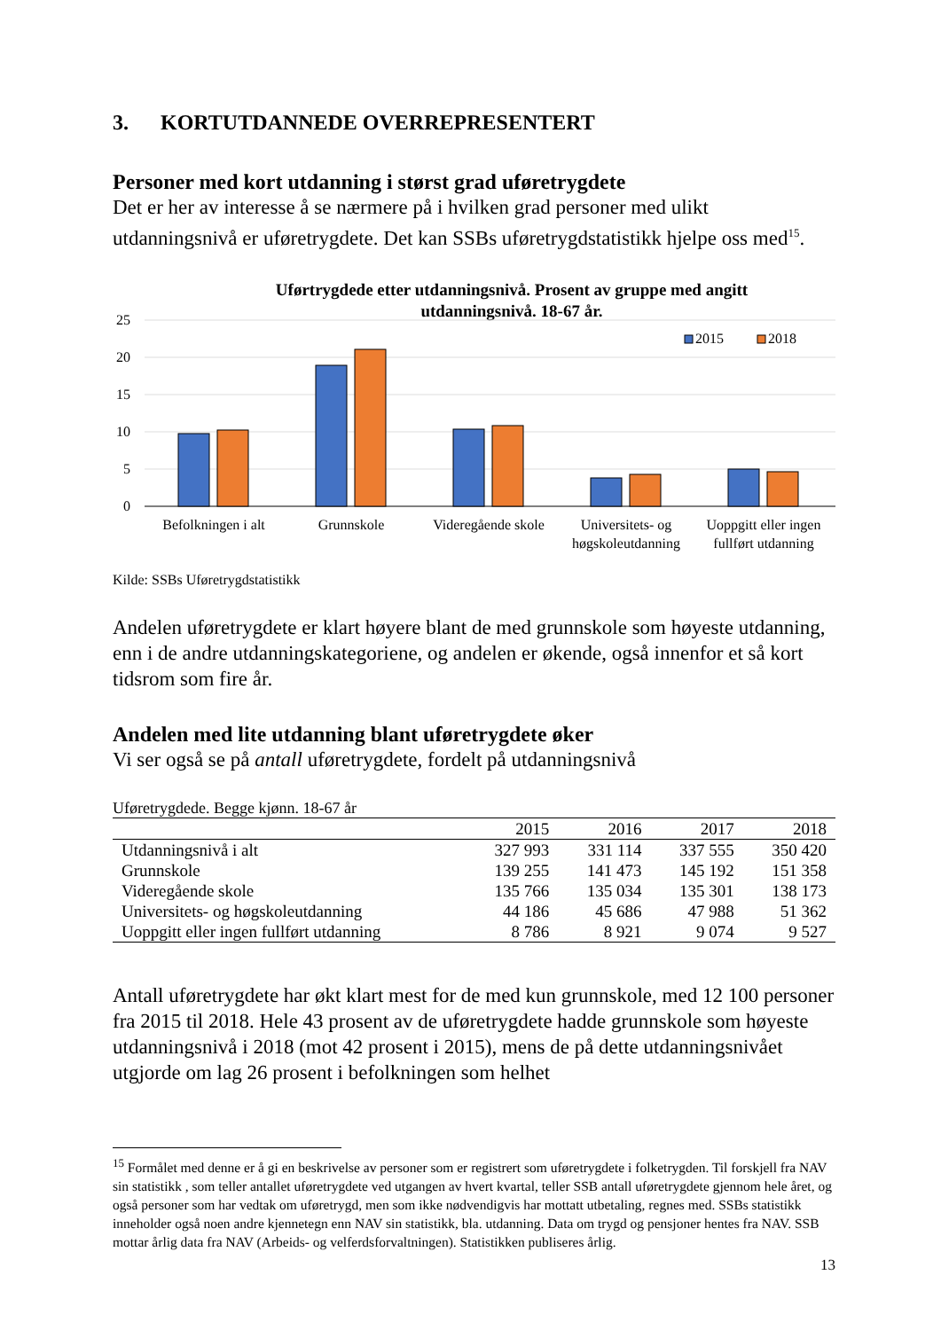3. KORTUTDANNEDE OVERREPRESENTERT
Personer med kort utdanning i størst grad uføretrygdete
Det er her av interesse å se nærmere på i hvilken grad personer med ulikt utdanningsnivå er uføretrygdete. Det kan SSBs uføretrygdstatistikk hjelpe oss med<sup>15</sup>.
Uførtrygdede etter utdanningsnivå. Prosent av gruppe med angitt
utdanningsnivå. 18-67 år.
25
20
15
10
5
0
2015
2018
Befolkningen i alt
Grunnskole
Videregående skole
Universitets- og
høgskoleutdanning
Uoppgitt eller ingen
fullført utdanning
Kilde: SSBs Uføretrygdstatistikk
Andelen uføretrygdete er klart høyere blant de med grunnskole som høyeste utdanning, enn i de andre utdanningskategoriene, og andelen er økende, også innenfor et så kort tidsrom som fire år.
Andelen med lite utdanning blant uføretrygdete øker
Vi ser også se på antall uføretrygdete, fordelt på utdanningsnivå
Uføretrygdede. Begge kjønn. 18-67 år
| | 2015 | 2016 | 2017 | 2018 |
| --- | --- | --- | --- | --- |
| Utdanningsnivå i alt | 327 993 | 331 114 | 337 555 | 350 420 |
| Grunnskole | 139 255 | 141 473 | 145 192 | 151 358 |
| Videregående skole | 135 766 | 135 034 | 135 301 | 138 173 |
| Universitets- og høgskoleutdanning | 44 186 | 45 686 | 47 988 | 51 362 |
| Uoppgitt eller ingen fullført utdanning | 8 786 | 8 921 | 9 074 | 9 527 |
Antall uføretrygdete har økt klart mest for de med kun grunnskole, med 12 100 personer fra 2015 til 2018. Hele 43 prosent av de uføretrygdete hadde grunnskole som høyeste utdanningsnivå i 2018 (mot 42 prosent i 2015), mens de på dette utdanningsnivået utgjorde om lag 26 prosent i befolkningen som helhet
<sup>15</sup> Formålet med denne er å gi en beskrivelse av personer som er registrert som uføretrygdete i folketrygden. Til forskjell fra NAV sin statistikk , som teller antallet uføretrygdete ved utgangen av hvert kvartal, teller SSB antall uføretrygdete gjennom hele året, og også personer som har vedtak om uføretrygd, men som ikke nødvendigvis har mottatt utbetaling, regnes med. SSBs statistikk inneholder også noen andre kjennetegn enn NAV sin statistikk, bla. utdanning. Data om trygd og pensjoner hentes fra NAV. SSB mottar årlig data fra NAV (Arbeids- og velferdsforvaltningen). Statistikken publiseres årlig.
13